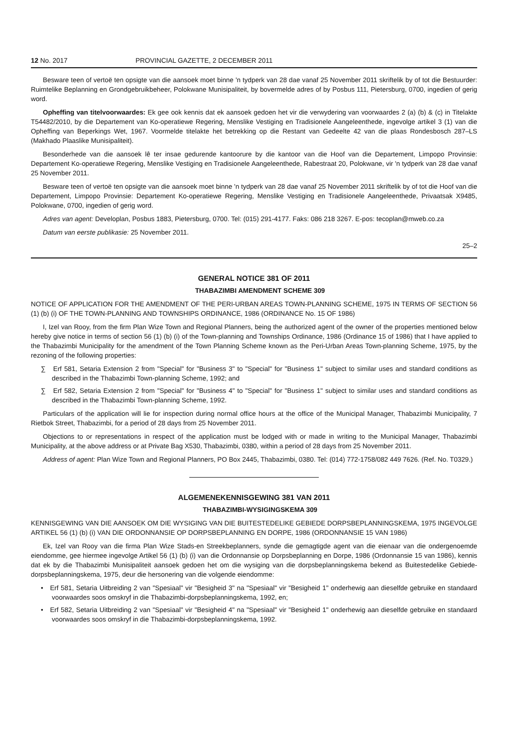12 No. 2017 PROVINCIAL GAZETTE, 2 DECEMBER 2011
Besware teen of vertoë ten opsigte van die aansoek moet binne 'n tydperk van 28 dae vanaf 25 November 2011 skriftelik by of tot die Bestuurder: Ruimtelike Beplanning en Grondgebruikbeheer, Polokwane Munisipaliteit, by bovermelde adres of by Posbus 111, Pietersburg, 0700, ingedien of gerig word.
Opheffing van titelvoorwaardes: Ek gee ook kennis dat ek aansoek gedoen het vir die verwydering van voorwaardes 2 (a) (b) & (c) in Titelakte T54482/2010, by die Departement van Ko-operatiewe Regering, Menslike Vestiging en Tradisionele Aangeleenthede, ingevolge artikel 3 (1) van die Opheffing van Beperkings Wet, 1967. Voormelde titelakte het betrekking op die Restant van Gedeelte 42 van die plaas Rondesbosch 287–LS (Makhado Plaaslike Munisipaliteit).
Besonderhede van die aansoek lê ter insae gedurende kantoorure by die kantoor van die Hoof van die Departement, Limpopo Provinsie: Departement Ko-operatiewe Regering, Menslike Vestiging en Tradisionele Aangeleenthede, Rabestraat 20, Polokwane, vir 'n tydperk van 28 dae vanaf 25 November 2011.
Besware teen of vertoë ten opsigte van die aansoek moet binne 'n tydperk van 28 dae vanaf 25 November 2011 skriftelik by of tot die Hoof van die Departement, Limpopo Provinsie: Departement Ko-operatiewe Regering, Menslike Vestiging en Tradisionele Aangeleenthede, Privaatsak X9485, Polokwane, 0700, ingedien of gerig word.
Adres van agent: Developlan, Posbus 1883, Pietersburg, 0700. Tel: (015) 291-4177. Faks: 086 218 3267. E-pos: tecoplan@mweb.co.za
Datum van eerste publikasie: 25 November 2011.
25–2
GENERAL NOTICE 381 OF 2011
THABAZIMBI AMENDMENT SCHEME 309
NOTICE OF APPLICATION FOR THE AMENDMENT OF THE PERI-URBAN AREAS TOWN-PLANNING SCHEME, 1975 IN TERMS OF SECTION 56 (1) (b) (i) OF THE TOWN-PLANNING AND TOWNSHIPS ORDINANCE, 1986 (ORDINANCE No. 15 OF 1986)
I, Izel van Rooy, from the firm Plan Wize Town and Regional Planners, being the authorized agent of the owner of the properties mentioned below hereby give notice in terms of section 56 (1) (b) (i) of the Town-planning and Townships Ordinance, 1986 (Ordinance 15 of 1986) that I have applied to the Thabazimbi Municipality for the amendment of the Town Planning Scheme known as the Peri-Urban Areas Town-planning Scheme, 1975, by the rezoning of the following properties:
∑ Erf 581, Setaria Extension 2 from "Special" for "Business 3" to "Special" for "Business 1" subject to similar uses and standard conditions as described in the Thabazimbi Town-planning Scheme, 1992; and
∑ Erf 582, Setaria Extension 2 from "Special" for "Business 4" to "Special" for "Business 1" subject to similar uses and standard conditions as described in the Thabazimbi Town-planning Scheme, 1992.
Particulars of the application will lie for inspection during normal office hours at the office of the Municipal Manager, Thabazimbi Municipality, 7 Rietbok Street, Thabazimbi, for a period of 28 days from 25 November 2011.
Objections to or representations in respect of the application must be lodged with or made in writing to the Municipal Manager, Thabazimbi Municipality, at the above address or at Private Bag X530, Thabazimbi, 0380, within a period of 28 days from 25 November 2011.
Address of agent: Plan Wize Town and Regional Planners, PO Box 2445, Thabazimbi, 0380. Tel: (014) 772-1758/082 449 7626. (Ref. No. T0329.)
ALGEMENEKENNISGEWING 381 VAN 2011
THABAZIMBI-WYSIGINGSKEMA 309
KENNISGEWING VAN DIE AANSOEK OM DIE WYSIGING VAN DIE BUITESTEDELIKE GEBIEDE DORPSBEPLANNINGSKEMA, 1975 INGEVOLGE ARTIKEL 56 (1) (b) (i) VAN DIE ORDONNANSIE OP DORPSBEPLANNING EN DORPE, 1986 (ORDONNANSIE 15 VAN 1986)
Ek, Izel van Rooy van die firma Plan Wize Stads-en Streekbeplanners, synde die gemagtigde agent van die eienaar van die ondergenoemde eiendomme, gee hiermee ingevolge Artikel 56 (1) (b) (i) van die Ordonnansie op Dorpsbeplanning en Dorpe, 1986 (Ordonnansie 15 van 1986), kennis dat ek by die Thabazimbi Munisipaliteit aansoek gedoen het om die wysiging van die dorpsbeplanningskema bekend as Buitestedelike Gebiede-dorpsbeplanningskema, 1975, deur die hersonering van die volgende eiendomme:
• Erf 581, Setaria Uitbreiding 2 van "Spesiaal" vir "Besigheid 3" na "Spesiaal" vir "Besigheid 1" onderhewig aan dieselfde gebruike en standaard voorwaardes soos omskryf in die Thabazimbi-dorpsbeplanningskema, 1992, en;
• Erf 582, Setaria Uitbreiding 2 van "Spesiaal" vir "Besigheid 4" na "Spesiaal" vir "Besigheid 1" onderhewig aan dieselfde gebruike en standaard voorwaardes soos omskryf in die Thabazimbi-dorpsbeplanningskema, 1992.